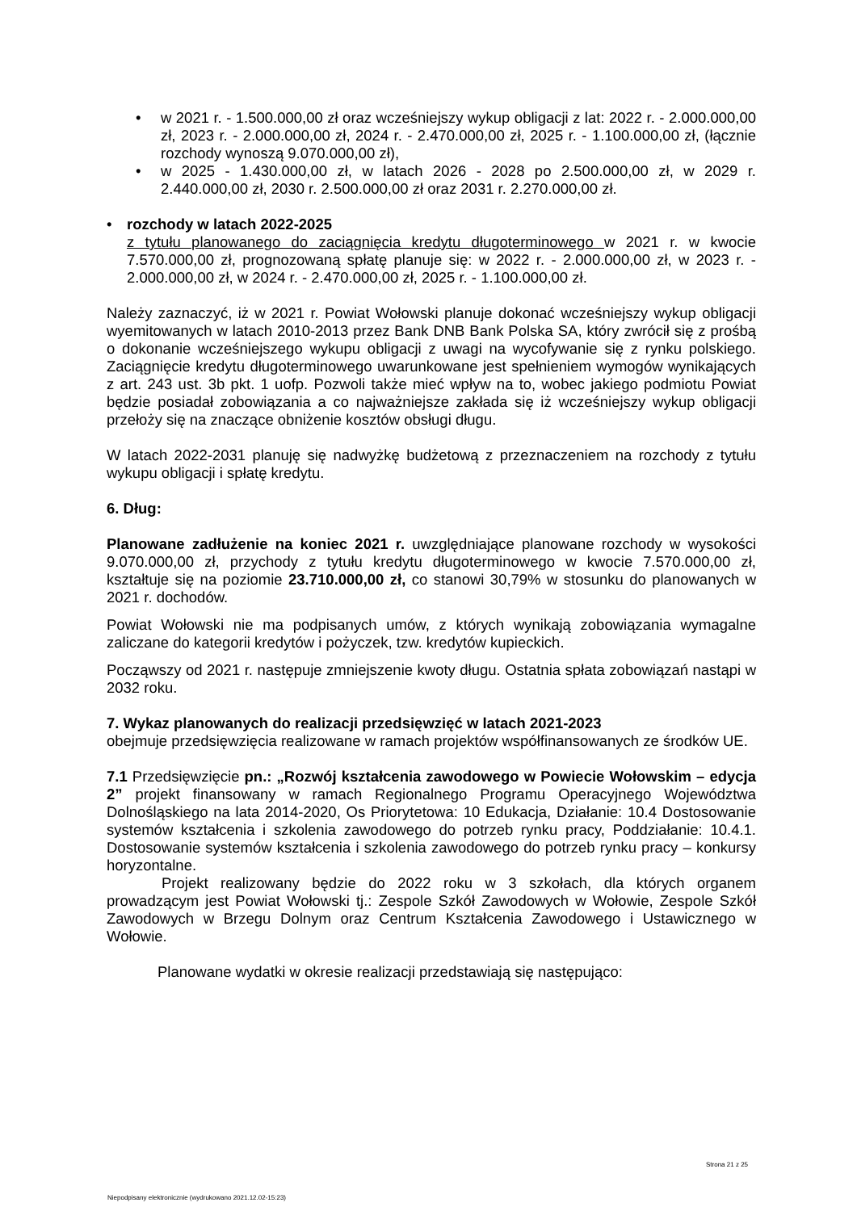• w 2021 r. - 1.500.000,00 zł oraz wcześniejszy wykup obligacji z lat: 2022 r. - 2.000.000,00 zł, 2023 r. - 2.000.000,00 zł, 2024 r. - 2.470.000,00 zł, 2025 r. - 1.100.000,00 zł, (łącznie rozchody wynoszą 9.070.000,00 zł),
• w 2025 - 1.430.000,00 zł, w latach 2026 - 2028 po 2.500.000,00 zł, w 2029 r. 2.440.000,00 zł, 2030 r. 2.500.000,00 zł oraz 2031 r. 2.270.000,00 zł.
•
rozchody w latach 2022-2025
z tytułu planowanego do zaciągnięcia kredytu długoterminowego w 2021 r. w kwocie 7.570.000,00 zł, prognozowaną spłatę planuje się: w 2022 r. - 2.000.000,00 zł, w 2023 r. - 2.000.000,00 zł, w 2024 r. - 2.470.000,00 zł, 2025 r. - 1.100.000,00 zł.
Należy zaznaczyć, iż w 2021 r. Powiat Wołowski planuje dokonać wcześniejszy wykup obligacji wyemitowanych w latach 2010-2013 przez Bank DNB Bank Polska SA, który zwrócił się z prośbą o dokonanie wcześniejszego wykupu obligacji z uwagi na wycofywanie się z rynku polskiego. Zaciągnięcie kredytu długoterminowego uwarunkowane jest spełnieniem wymogów wynikających z art. 243 ust. 3b pkt. 1 uofp. Pozwoli także mieć wpływ na to, wobec jakiego podmiotu Powiat będzie posiadał zobowiązania a co najważniejsze zakłada się iż wcześniejszy wykup obligacji przełoży się na znaczące obniżenie kosztów obsługi długu.
W latach 2022-2031 planuję się nadwyżkę budżetową z przeznaczeniem na rozchody z tytułu wykupu obligacji i spłatę kredytu.
6. Dług:
Planowane zadłużenie na koniec 2021 r. uwzględniające planowane rozchody w wysokości 9.070.000,00 zł, przychody z tytułu kredytu długoterminowego w kwocie 7.570.000,00 zł, kształtuje się na poziomie 23.710.000,00 zł, co stanowi 30,79% w stosunku do planowanych w 2021 r. dochodów.
Powiat Wołowski nie ma podpisanych umów, z których wynikają zobowiązania wymagalne zaliczane do kategorii kredytów i pożyczek, tzw. kredytów kupieckich.
Począwszy od 2021 r. następuje zmniejszenie kwoty długu. Ostatnia spłata zobowiązań nastąpi w 2032 roku.
7. Wykaz planowanych do realizacji przedsięwzięć w latach 2021-2023
obejmuje przedsięwzięcia realizowane w ramach projektów współfinansowanych ze środków UE.
7.1 Przedsięwzięcie pn.: „Rozwój kształcenia zawodowego w Powiecie Wołowskim – edycja 2” projekt finansowany w ramach Regionalnego Programu Operacyjnego Województwa Dolnośląskiego na lata 2014-2020, Os Priorytetowa: 10 Edukacja, Działanie: 10.4 Dostosowanie systemów kształcenia i szkolenia zawodowego do potrzeb rynku pracy, Poddziałanie: 10.4.1. Dostosowanie systemów kształcenia i szkolenia zawodowego do potrzeb rynku pracy – konkursy horyzontalne.
Projekt realizowany będzie do 2022 roku w 3 szkołach, dla których organem prowadzącym jest Powiat Wołowski tj.: Zespole Szkół Zawodowych w Wołowie, Zespole Szkół Zawodowych w Brzegu Dolnym oraz Centrum Kształcenia Zawodowego i Ustawicznego w Wołowie.
Planowane wydatki w okresie realizacji przedstawiają się następująco:
Strona 21 z 25
Niepodpisany elektronicznie (wydrukowano 2021.12.02-15:23)